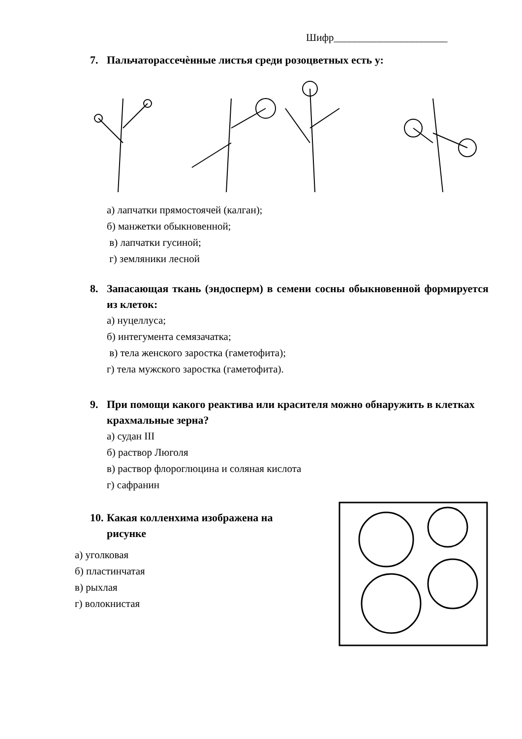Шифр______________________
7. Пальчаторассечѐнные листья среди розоцветных есть у:
а) лапчатки прямостоячей (калган);
б) манжетки обыкновенной;
в) лапчатки гусиной;
г) земляники лесной
8. Запасающая ткань (эндосперм) в семени сосны обыкновенной формируется из клеток:
а) нуцеллуса;
б) интегумента семязачатка;
в) тела женского заростка (гаметофита);
г) тела мужского заростка (гаметофита).
9. При помощи какого реактива или красителя можно обнаружить в клетках крахмальные зерна?
а) судан III
б) раствор Люголя
в) раствор флороглюцина и соляная кислота
г) сафранин
10. Какая колленхима изображена на рисунке
а) уголковая
б) пластинчатая
в) рыхлая
г) волокнистая